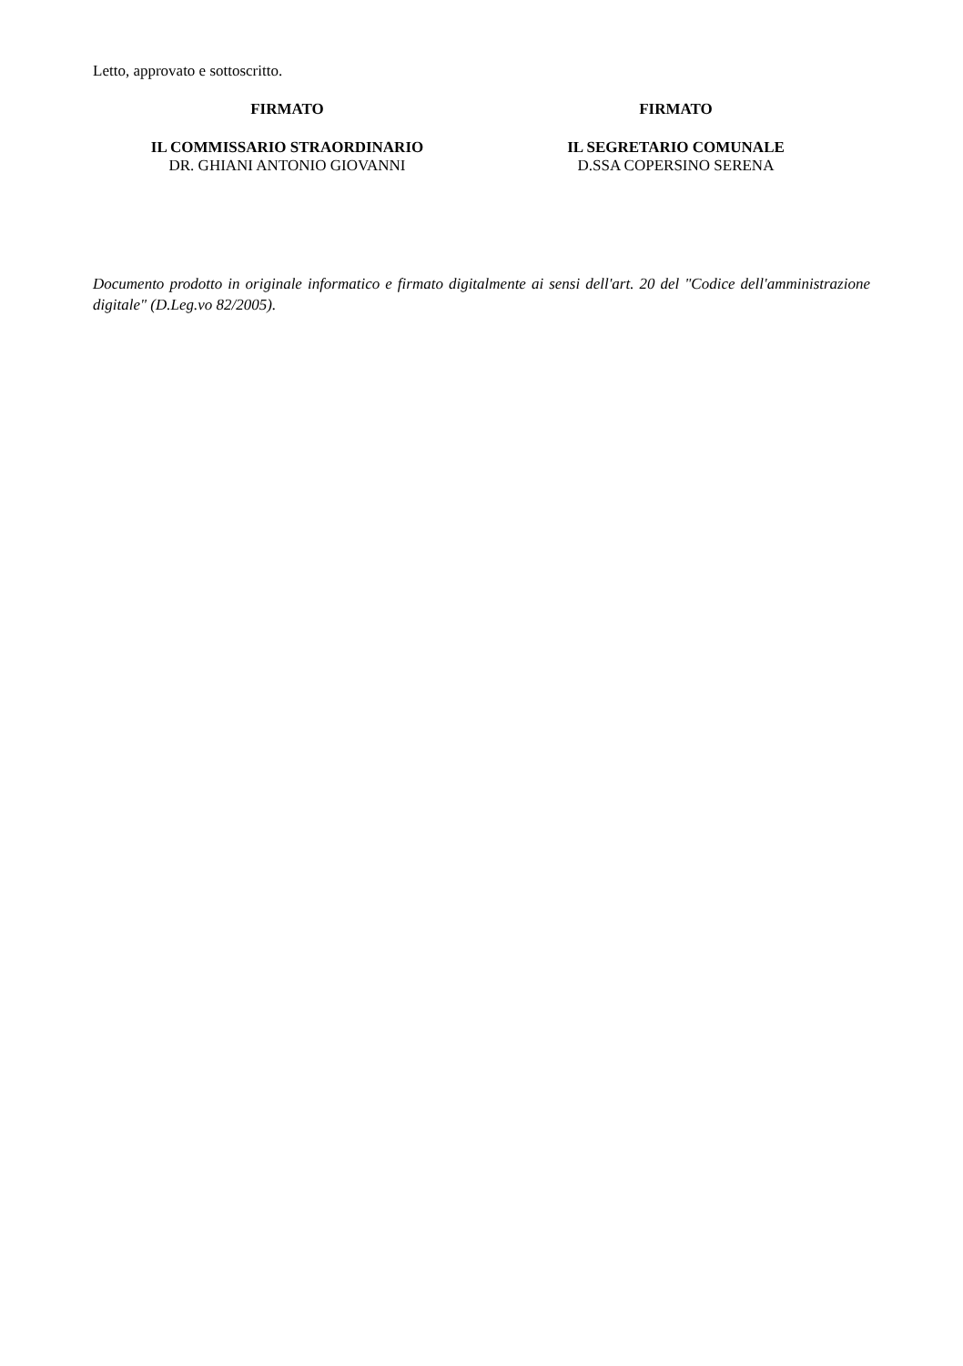Letto, approvato e sottoscritto.
FIRMATO
IL COMMISSARIO STRAORDINARIO
DR. GHIANI ANTONIO GIOVANNI
FIRMATO
IL SEGRETARIO COMUNALE
D.SSA COPERSINO SERENA
Documento prodotto in originale informatico e firmato digitalmente ai sensi dell'art. 20 del "Codice dell'amministrazione digitale" (D.Leg.vo 82/2005).